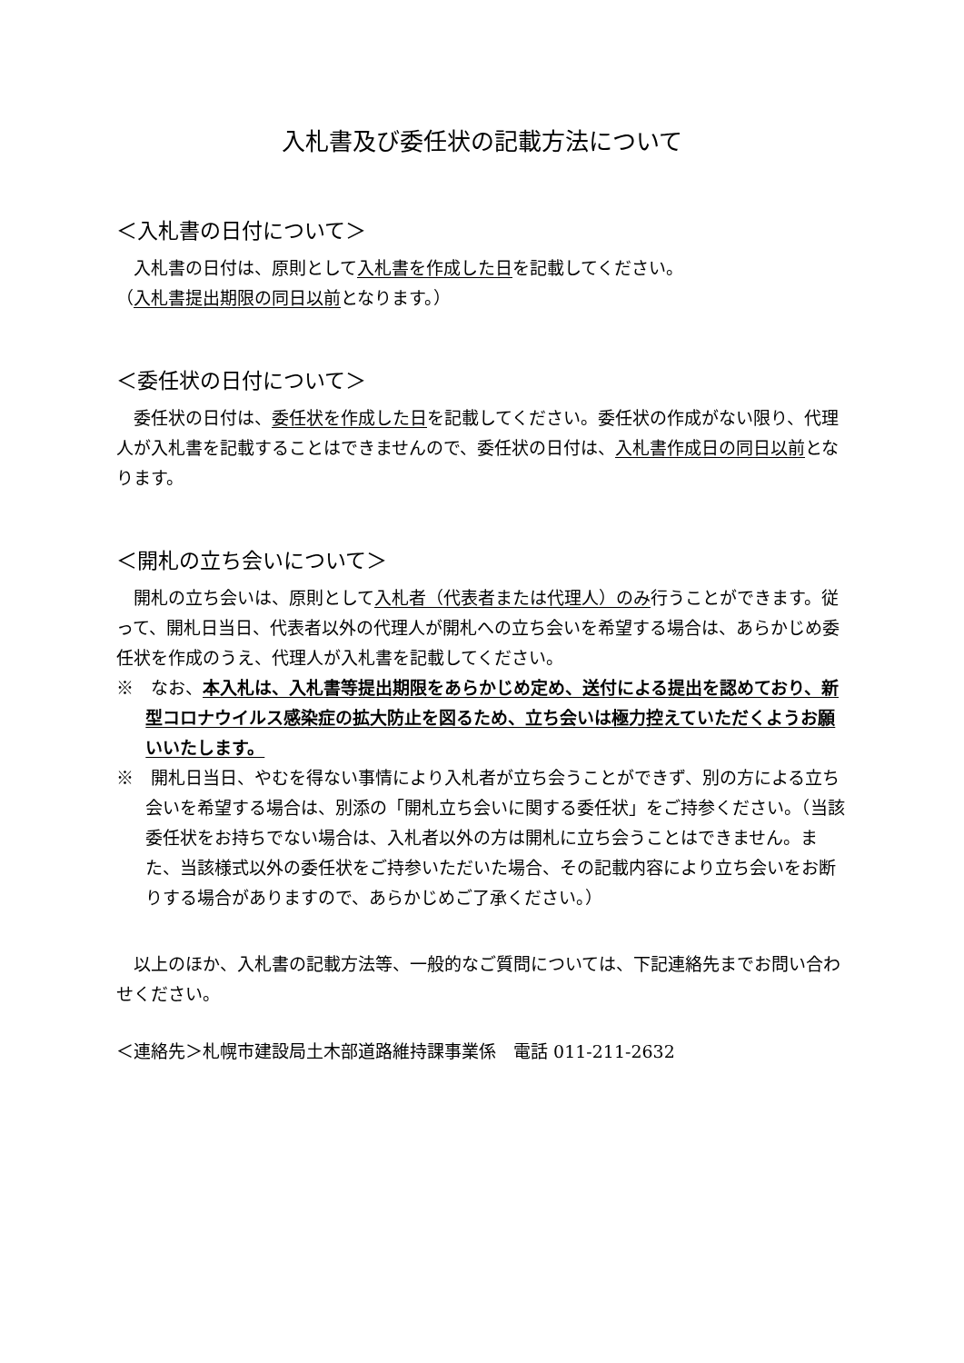入札書及び委任状の記載方法について
＜入札書の日付について＞
入札書の日付は、原則として入札書を作成した日を記載してください。
（入札書提出期限の同日以前となります。）
＜委任状の日付について＞
委任状の日付は、委任状を作成した日を記載してください。委任状の作成がない限り、代理人が入札書を記載することはできませんので、委任状の日付は、入札書作成日の同日以前となります。
＜開札の立ち会いについて＞
開札の立ち会いは、原則として入札者（代表者または代理人）のみ行うことができます。従って、開札日当日、代表者以外の代理人が開札への立ち会いを希望する場合は、あらかじめ委任状を作成のうえ、代理人が入札書を記載してください。
※　なお、本入札は、入札書等提出期限をあらかじめ定め、送付による提出を認めており、新型コロナウイルス感染症の拡大防止を図るため、立ち会いは極力控えていただくようお願いいたします。
※　開札日当日、やむを得ない事情により入札者が立ち会うことができず、別の方による立ち会いを希望する場合は、別添の「開札立ち会いに関する委任状」をご持参ください。（当該委任状をお持ちでない場合は、入札者以外の方は開札に立ち会うことはできません。また、当該様式以外の委任状をご持参いただいた場合、その記載内容により立ち会いをお断りする場合がありますので、あらかじめご了承ください。）
以上のほか、入札書の記載方法等、一般的なご質問については、下記連絡先までお問い合わせください。
＜連絡先＞札幌市建設局土木部道路維持課事業係　電話 011-211-2632